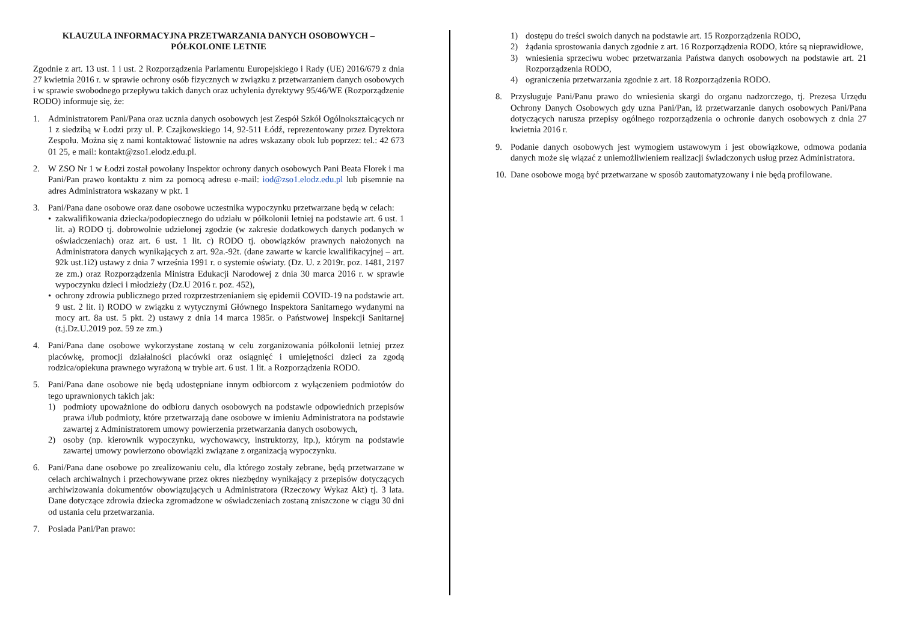KLAUZULA INFORMACYJNA PRZETWARZANIA DANYCH OSOBOWYCH –
PÓŁKOLONIE LETNIE
Zgodnie z art. 13 ust. 1 i ust. 2 Rozporządzenia Parlamentu Europejskiego i Rady (UE) 2016/679 z dnia 27 kwietnia 2016 r. w sprawie ochrony osób fizycznych w związku z przetwarzaniem danych osobowych i w sprawie swobodnego przepływu takich danych oraz uchylenia dyrektywy 95/46/WE (Rozporządzenie RODO) informuje się, że:
1. Administratorem Pani/Pana oraz ucznia danych osobowych jest Zespół Szkół Ogólnokształcących nr 1 z siedzibą w Łodzi przy ul. P. Czajkowskiego 14, 92-511 Łódź, reprezentowany przez Dyrektora Zespołu. Można się z nami kontaktować listownie na adres wskazany obok lub poprzez: tel.: 42 673 01 25, e mail: kontakt@zso1.elodz.edu.pl.
2. W ZSO Nr 1 w Łodzi został powołany Inspektor ochrony danych osobowych Pani Beata Florek i ma Pani/Pan prawo kontaktu z nim za pomocą adresu e-mail: iod@zso1.elodz.edu.pl lub pisemnie na adres Administratora wskazany w pkt. 1
3. Pani/Pana dane osobowe oraz dane osobowe uczestnika wypoczynku przetwarzane będą w celach:
• zakwalifikowania dziecka/podopiecznego do udziału w półkolonii letniej na podstawie art. 6 ust. 1 lit. a) RODO tj. dobrowolnie udzielonej zgodzie (w zakresie dodatkowych danych podanych w oświadczeniach) oraz art. 6 ust. 1 lit. c) RODO tj. obowiązków prawnych nałożonych na Administratora danych wynikających z art. 92a.-92t. (dane zawarte w karcie kwalifikacyjnej – art. 92k ust.1i2) ustawy z dnia 7 września 1991 r. o systemie oświaty. (Dz. U. z 2019r. poz. 1481, 2197 ze zm.) oraz Rozporządzenia Ministra Edukacji Narodowej z dnia 30 marca 2016 r. w sprawie wypoczynku dzieci i młodzieży (Dz.U 2016 r. poz. 452),
• ochrony zdrowia publicznego przed rozprzestrzenianiem się epidemii COVID-19 na podstawie art. 9 ust. 2 lit. i) RODO w związku z wytycznymi Głównego Inspektora Sanitarnego wydanymi na mocy art. 8a ust. 5 pkt. 2) ustawy z dnia 14 marca 1985r. o Państwowej Inspekcji Sanitarnej (t.j.Dz.U.2019 poz. 59 ze zm.)
4. Pani/Pana dane osobowe wykorzystane zostaną w celu zorganizowania półkolonii letniej przez placówkę, promocji działalności placówki oraz osiągnięć i umiejętności dzieci za zgodą rodzica/opiekuna prawnego wyrażoną w trybie art. 6 ust. 1 lit. a Rozporządzenia RODO.
5. Pani/Pana dane osobowe nie będą udostępniane innym odbiorcom z wyłączeniem podmiotów do tego uprawnionych takich jak:
1) podmioty upoważnione do odbioru danych osobowych na podstawie odpowiednich przepisów prawa i/lub podmioty, które przetwarzają dane osobowe w imieniu Administratora na podstawie zawartej z Administratorem umowy powierzenia przetwarzania danych osobowych,
2) osoby (np. kierownik wypoczynku, wychowawcy, instruktorzy, itp.), którym na podstawie zawartej umowy powierzono obowiązki związane z organizacją wypoczynku.
6. Pani/Pana dane osobowe po zrealizowaniu celu, dla którego zostały zebrane, będą przetwarzane w celach archiwalnych i przechowywane przez okres niezbędny wynikający z przepisów dotyczących archiwizowania dokumentów obowiązujących u Administratora (Rzeczowy Wykaz Akt) tj. 3 lata. Dane dotyczące zdrowia dziecka zgromadzone w oświadczeniach zostaną zniszczone w ciągu 30 dni od ustania celu przetwarzania.
7. Posiada Pani/Pan prawo:
1) dostępu do treści swoich danych na podstawie art. 15 Rozporządzenia RODO,
2) żądania sprostowania danych zgodnie z art. 16 Rozporządzenia RODO, które są nieprawidłowe,
3) wniesienia sprzeciwu wobec przetwarzania Państwa danych osobowych na podstawie art. 21 Rozporządzenia RODO,
4) ograniczenia przetwarzania zgodnie z art. 18 Rozporządzenia RODO.
8. Przysługuje Pani/Panu prawo do wniesienia skargi do organu nadzorczego, tj. Prezesa Urzędu Ochrony Danych Osobowych gdy uzna Pani/Pan, iż przetwarzanie danych osobowych Pani/Pana dotyczących narusza przepisy ogólnego rozporządzenia o ochronie danych osobowych z dnia 27 kwietnia 2016 r.
9. Podanie danych osobowych jest wymogiem ustawowym i jest obowiązkowe, odmowa podania danych może się wiązać z uniemożliwieniem realizacji świadczonych usług przez Administratora.
10.
Dane osobowe mogą być przetwarzane w sposób zautomatyzowany i nie będą profilowane.